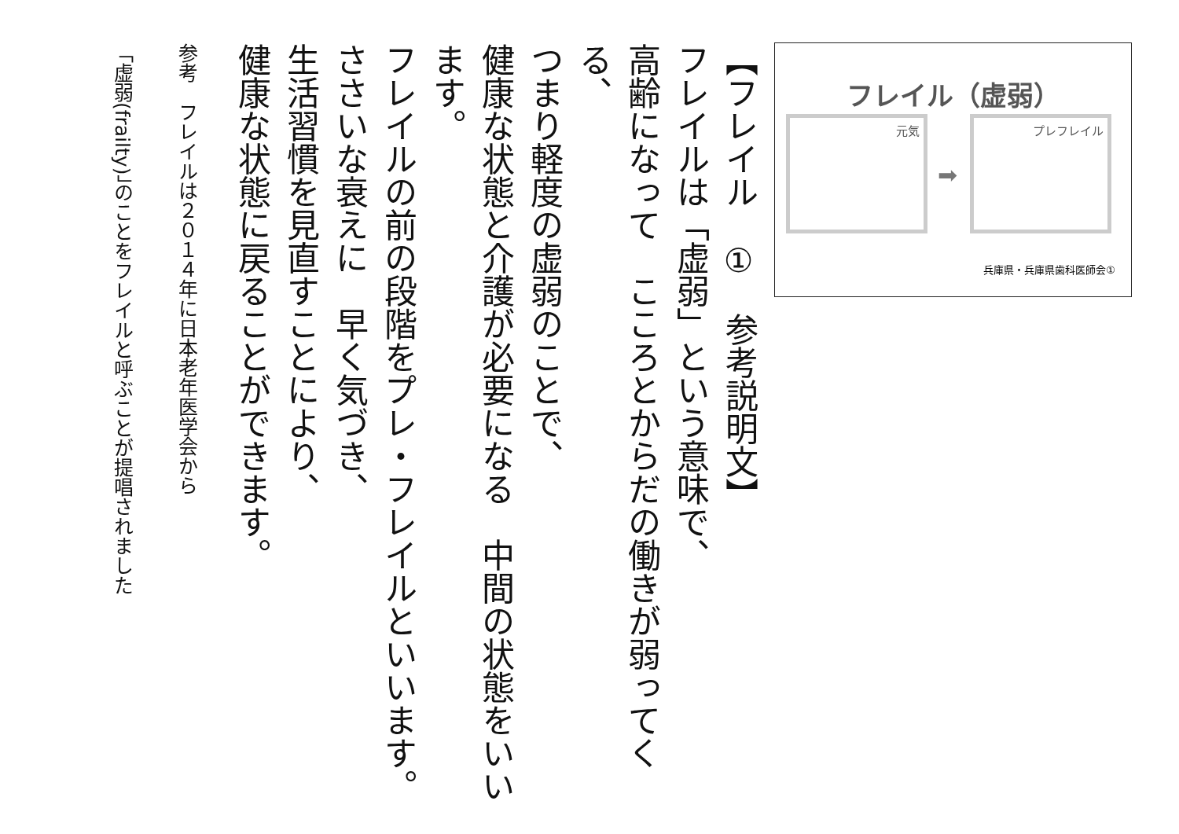【フレイル　①　参考説明文】
フレイルは「虚弱」という意味で、
高齢になって　こころとからだの働きが弱ってくる、
つまり軽度の虚弱のことで、
健康な状態と介護が必要になる　中間の状態をいいます。
フレイルの前の段階をプレ・フレイルといいます。
ささいな衰えに　早く気づき、
生活習慣を見直すことにより、
健康な状態に戻ることができます。
参考　フレイルは２０１４年に日本老年医学会から
「虚弱(frailty)」のことをフレイルと呼ぶことが提唱されました
フレイル（虚弱）
元気
➡
プレフレイル
兵庫県・兵庫県歯科医師会①